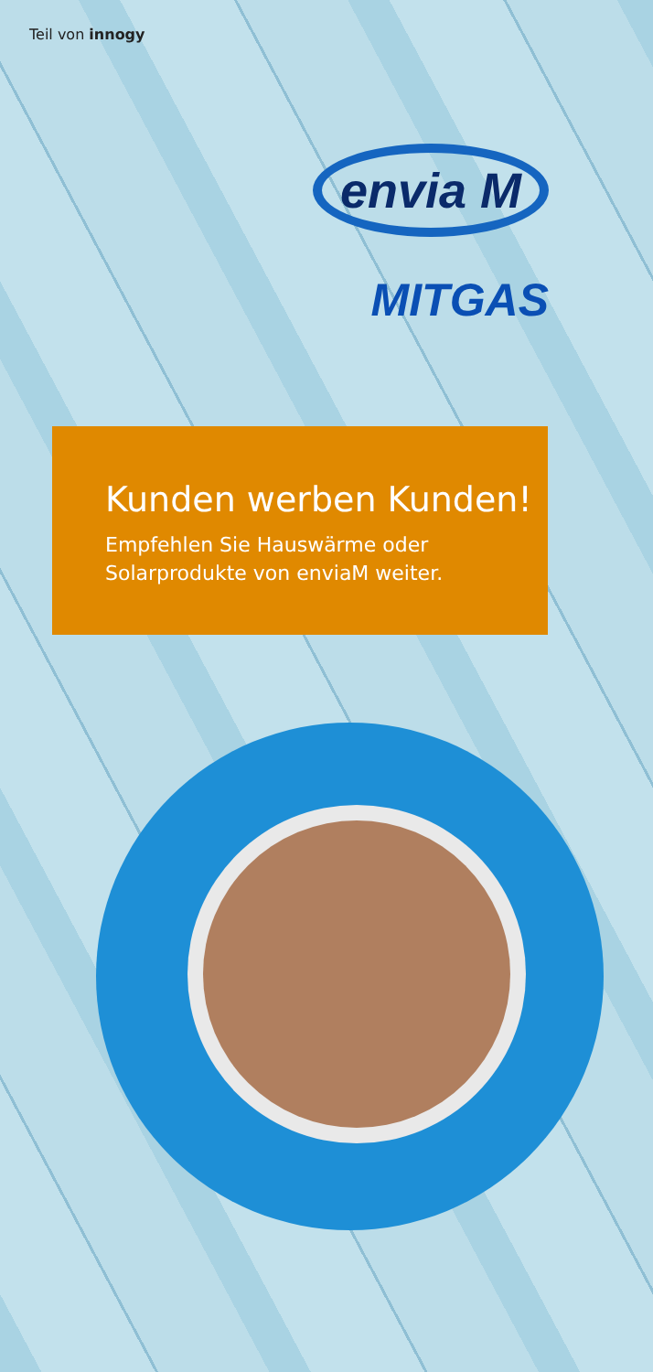Teil von innogy
envia M
MITGAS
Kunden werben Kunden!
Empfehlen Sie Hauswärme oder
Solarprodukte von enviaM weiter.